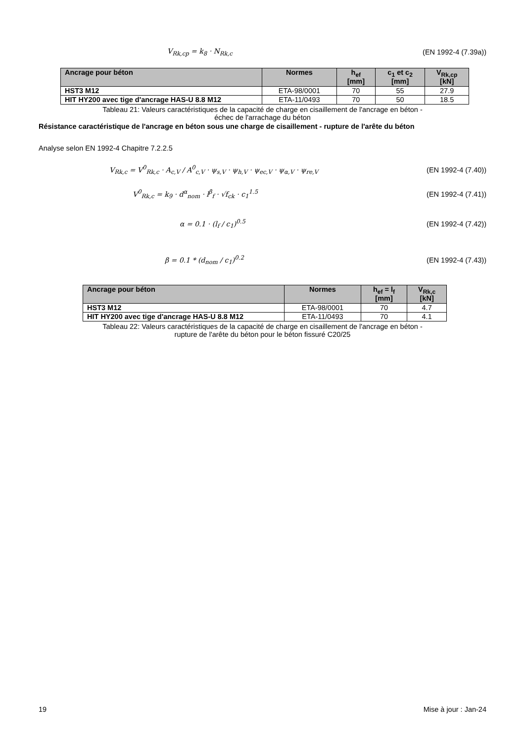V<sub>Rk,cp</sub> = k<sub>8</sub> · N<sub>Rk,c</sub> (EN 1992-4 (7.39a))
| Ancrage pour béton | Normes | h<sub>ef</sub> [mm] | c<sub>1</sub> et c<sub>2</sub> [mm] | V<sub>Rk,cp</sub> [kN] |
| --- | --- | --- | --- | --- |
| HST3 M12 | ETA-98/0001 | 70 | 55 | 27.9 |
| HIT HY200 avec tige d'ancrage HAS-U 8.8 M12 | ETA-11/0493 | 70 | 50 | 18.5 |
Tableau 21: Valeurs caractéristiques de la capacité de charge en cisaillement de l'ancrage en béton -
échec de l'arrachage du béton
Résistance caractéristique de l'ancrage en béton sous une charge de cisaillement - rupture de l'arête du béton
Analyse selon EN 1992-4 Chapitre 7.2.2.5
V<sub>Rk,c</sub> = V<sup>0</sup><sub>Rk,c</sub> · A<sub>c,V</sub> / A<sup>0</sup><sub>c,V</sub> · ψ<sub>s,V</sub> · ψ<sub>h,V</sub> · ψ<sub>ec,V</sub> · ψ<sub>α,V</sub> · ψ<sub>re,V</sub> (EN 1992-4 (7.40))
V<sup>0</sup><sub>Rk,c</sub> = k<sub>9</sub> · d<sup>α</sup><sub>nom</sub> · l<sup>β</sup><sub>f</sub> · √f<sub>ck</sub> · c<sub>1</sub><sup>1.5</sup> (EN 1992-4 (7.41))
α = 0.1 · (l<sub>f</sub> / c<sub>1</sub>)<sup>0.5</sup> (EN 1992-4 (7.42))
β = 0.1 * (d<sub>nom</sub> / c<sub>1</sub>)<sup>0.2</sup> (EN 1992-4 (7.43))
| Ancrage pour béton | Normes | h<sub>ef</sub> = l<sub>f</sub> [mm] | V<sub>Rk,c</sub> [kN] |
| --- | --- | --- | --- |
| HST3 M12 | ETA-98/0001 | 70 | 4.7 |
| HIT HY200 avec tige d'ancrage HAS-U 8.8 M12 | ETA-11/0493 | 70 | 4.1 |
Tableau 22: Valeurs caractéristiques de la capacité de charge en cisaillement de l'ancrage en béton -
rupture de l'arête du béton pour le béton fissuré C20/25
19 Mise à jour : Jan-24